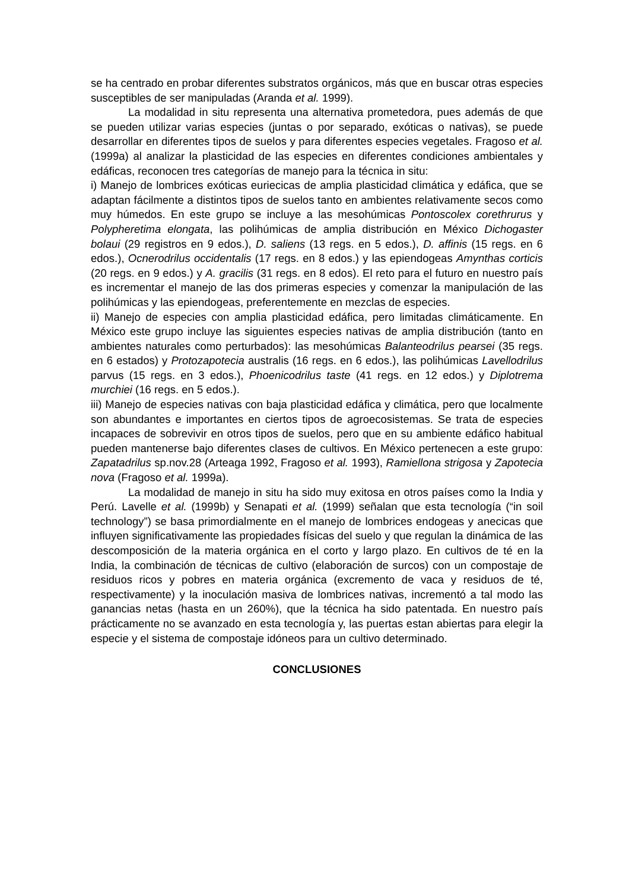se ha centrado en probar diferentes substratos orgánicos, más que en buscar otras especies susceptibles de ser manipuladas (Aranda et al. 1999).
La modalidad in situ representa una alternativa prometedora, pues además de que se pueden utilizar varias especies (juntas o por separado, exóticas o nativas), se puede desarrollar en diferentes tipos de suelos y para diferentes especies vegetales. Fragoso et al. (1999a) al analizar la plasticidad de las especies en diferentes condiciones ambientales y edáficas, reconocen tres categorías de manejo para la técnica in situ:
i) Manejo de lombrices exóticas euriecicas de amplia plasticidad climática y edáfica, que se adaptan fácilmente a distintos tipos de suelos tanto en ambientes relativamente secos como muy húmedos. En este grupo se incluye a las mesohúmicas Pontoscolex corethrurus y Polypheretima elongata, las polihúmicas de amplia distribución en México Dichogaster bolaui (29 registros en 9 edos.), D. saliens (13 regs. en 5 edos.), D. affinis (15 regs. en 6 edos.), Ocnerodrilus occidentalis (17 regs. en 8 edos.) y las epiendogeas Amynthas corticis (20 regs. en 9 edos.) y A. gracilis (31 regs. en 8 edos). El reto para el futuro en nuestro país es incrementar el manejo de las dos primeras especies y comenzar la manipulación de las polihúmicas y las epiendogeas, preferentemente en mezclas de especies.
ii) Manejo de especies con amplia plasticidad edáfica, pero limitadas climáticamente. En México este grupo incluye las siguientes especies nativas de amplia distribución (tanto en ambientes naturales como perturbados): las mesohúmicas Balanteodrilus pearsei (35 regs. en 6 estados) y Protozapotecia australis (16 regs. en 6 edos.), las polihúmicas Lavellodrilus parvus (15 regs. en 3 edos.), Phoenicodrilus taste (41 regs. en 12 edos.) y Diplotrema murchiei (16 regs. en 5 edos.).
iii) Manejo de especies nativas con baja plasticidad edáfica y climática, pero que localmente son abundantes e importantes en ciertos tipos de agroecosistemas. Se trata de especies incapaces de sobrevivir en otros tipos de suelos, pero que en su ambiente edáfico habitual pueden mantenerse bajo diferentes clases de cultivos. En México pertenecen a este grupo: Zapatadrilus sp.nov.28 (Arteaga 1992, Fragoso et al. 1993), Ramiellona strigosa y Zapotecia nova (Fragoso et al. 1999a).
La modalidad de manejo in situ ha sido muy exitosa en otros países como la India y Perú. Lavelle et al. (1999b) y Senapati et al. (1999) señalan que esta tecnología (“in soil technology”) se basa primordialmente en el manejo de lombrices endogeas y anecicas que influyen significativamente las propiedades físicas del suelo y que regulan la dinámica de las descomposición de la materia orgánica en el corto y largo plazo. En cultivos de té en la India, la combinación de técnicas de cultivo (elaboración de surcos) con un compostaje de residuos ricos y pobres en materia orgánica (excremento de vaca y residuos de té, respectivamente) y la inoculación masiva de lombrices nativas, incrementó a tal modo las ganancias netas (hasta en un 260%), que la técnica ha sido patentada. En nuestro país prácticamente no se avanzado en esta tecnología y, las puertas estan abiertas para elegir la especie y el sistema de compostaje idóneos para un cultivo determinado.
CONCLUSIONES